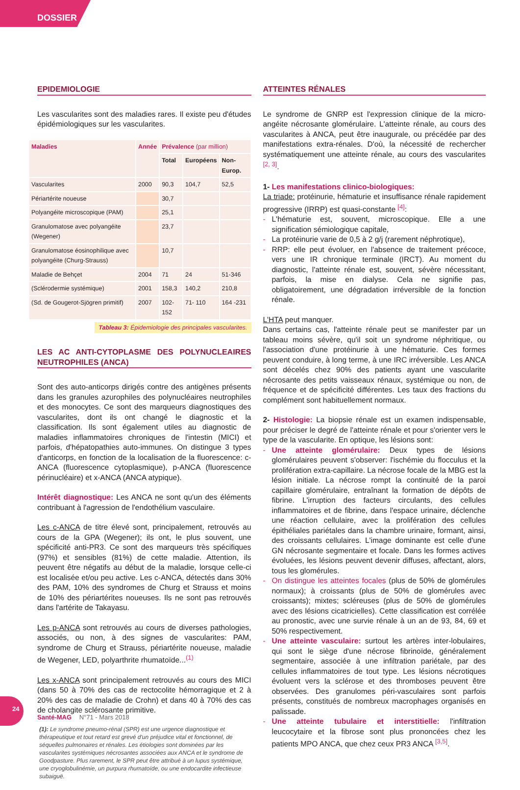DOSSIER
EPIDEMIOLOGIE
Les vascularites sont des maladies rares. Il existe peu d'études épidémiologiques sur les vascularites.
| Maladies | Année | Prévalence (par million) | | |
| --- | --- | --- | --- | --- |
| | | Total | Européens | Non- Europ. |
| Vascularites | 2000 | 90,3 | 104,7 | 52,5 |
| Périartérite noueuse | | 30,7 | | |
| Polyangéite microscopique (PAM) | | 25,1 | | |
| Granulomatose avec polyangéite (Wegener) | | 23,7 | | |
| Granulomatose éosinophilique avec polyangéite (Churg-Strauss) | | 10,7 | | |
| Maladie de Behçet | 2004 | 71 | 24 | 51-346 |
| (Sclérodermie systémique) | 2001 | 158,3 | 140,2 | 210,8 |
| (Sd. de Gougerot-Sjögren primitif) | 2007 | 102-152 | 71- 110 | 164 -231 |
Tableau 3: Épidemiologie des principales vascularites.
LES AC ANTI-CYTOPLASME DES POLYNUCLEAIRES NEUTROPHILES (ANCA)
Sont des auto-anticorps dirigés contre des antigènes présents dans les granules azurophiles des polynucléaires neutrophiles et des monocytes. Ce sont des marqueurs diagnostiques des vascularites, dont ils ont changé le diagnostic et la classification. Ils sont également utiles au diagnostic de maladies inflammatoires chroniques de l'intestin (MICI) et parfois, d'hépatopathies auto-immunes. On distingue 3 types d'anticorps, en fonction de la localisation de la fluorescence: c-ANCA (fluorescence cytoplasmique), p-ANCA (fluorescence périnucléaire) et x-ANCA (ANCA atypique).
Intérêt diagnostique: Les ANCA ne sont qu'un des éléments contribuant à l'agression de l'endothélium vasculaire.
Les c-ANCA de titre élevé sont, principalement, retrouvés au cours de la GPA (Wegener); ils ont, le plus souvent, une spécificité anti-PR3. Ce sont des marqueurs très spécifiques (97%) et sensibles (81%) de cette maladie. Attention, ils peuvent être négatifs au début de la maladie, lorsque celle-ci est localisée et/ou peu active. Les c-ANCA, détectés dans 30% des PAM, 10% des syndromes de Churg et Strauss et moins de 10% des périartérites noueuses. Ils ne sont pas retrouvés dans l'artérite de Takayasu.
Les p-ANCA sont retrouvés au cours de diverses pathologies, associés, ou non, à des signes de vascularites: PAM, syndrome de Churg et Strauss, périartérite noueuse, maladie de Wegener, LED, polyarthrite rhumatoïde...<sup>(1)</sup>
Les x-ANCA sont principalement retrouvés au cours des MICI (dans 50 à 70% des cas de rectocolite hémorragique et 2 à 20% des cas de maladie de Crohn) et dans 40 à 70% des cas de cholangite sclérosante primitive.
(1): Le syndrome pneumo-rénal (SPR) est une urgence diagnostique et thérapeutique et tout retard est grevé d'un préjudice vital et fonctionnel, de séquelles pulmonaires et rénales. Les étiologies sont dominées par les vascularites systémiques nécrosantes associées aux ANCA et le syndrome de Goodpasture. Plus rarement, le SPR peut être attribué à un lupus systémique, une cryoglobulinémie, un purpura rhumatoïde, ou une endocardite infectieuse subaiguë.
ATTEINTES RÉNALES
Le syndrome de GNRP est l'expression clinique de la micro-angéite nécrosante glomérulaire. L'atteinte rénale, au cours des vascularites à ANCA, peut être inaugurale, ou précédée par des manifestations extra-rénales. D'où, la nécessité de rechercher systématiquement une atteinte rénale, au cours des vascularites <sup>[2, 3]</sup>.
1- Les manifestations clinico-biologiques:
La triade: protéinurie, hématurie et insuffisance rénale rapidement progressive (IRRP) est quasi-constante <sup>[4]</sup>:
- L'hématurie est, souvent, microscopique. Elle a une signification sémiologique capitale,
- La protéinurie varie de 0,5 à 2 g/j (rarement néphrotique),
- RRP: elle peut évoluer, en l'absence de traitement précoce, vers une IR chronique terminale (IRCT). Au moment du diagnostic, l'atteinte rénale est, souvent, sévère nécessitant, parfois, la mise en dialyse. Cela ne signifie pas, obligatoirement, une dégradation irréversible de la fonction rénale.
L'HTA peut manquer.
Dans certains cas, l'atteinte rénale peut se manifester par un tableau moins sévère, qu'il soit un syndrome néphritique, ou l'association d'une protéinurie à une hématurie. Ces formes peuvent conduire, à long terme, à une IRC irréversible. Les ANCA sont décelés chez 90% des patients ayant une vascularite nécrosante des petits vaisseaux rénaux, systémique ou non, de fréquence et de spécificité différentes. Les taux des fractions du complément sont habituellement normaux.
2- Histologie: La biopsie rénale est un examen indispensable, pour préciser le degré de l'atteinte rénale et pour s'orienter vers le type de la vascularite. En optique, les lésions sont:
- Une atteinte glomérulaire: Deux types de lésions glomérulaires peuvent s'observer: l'ischémie du flocculus et la prolifération extra-capillaire. La nécrose focale de la MBG est la lésion initiale. La nécrose rompt la continuité de la paroi capillaire glomérulaire, entraînant la formation de dépôts de fibrine. L'irruption des facteurs circulants, des cellules inflammatoires et de fibrine, dans l'espace urinaire, déclenche une réaction cellulaire, avec la prolifération des cellules épithéliales pariétales dans la chambre urinaire, formant, ainsi, des croissants cellulaires. L'image dominante est celle d'une GN nécrosante segmentaire et focale. Dans les formes actives évoluées, les lésions peuvent devenir diffuses, affectant, alors, tous les glomérules.
- On distingue les atteintes focales (plus de 50% de glomérules normaux); à croissants (plus de 50% de glomérules avec croissants); mixtes; scléreuses (plus de 50% de glomérules avec des lésions cicatricielles). Cette classification est corrélée au pronostic, avec une survie rénale à un an de 93, 84, 69 et 50% respectivement.
- Une atteinte vasculaire: surtout les artères inter-lobulaires, qui sont le siège d'une nécrose fibrinoïde, généralement segmentaire, associée à une infiltration pariétale, par des cellules inflammatoires de tout type. Les lésions nécrotiques évoluent vers la sclérose et des thromboses peuvent être observées. Des granulomes péri-vasculaires sont parfois présents, constitués de nombreux macrophages organisés en palissade.
- Une atteinte tubulaire et interstitielle: l'infiltration leucocytaire et la fibrose sont plus prononcées chez les patients MPO ANCA, que chez ceux PR3 ANCA <sup>[3,5]</sup>.
24
Santé-MAG N°71 - Mars 2018